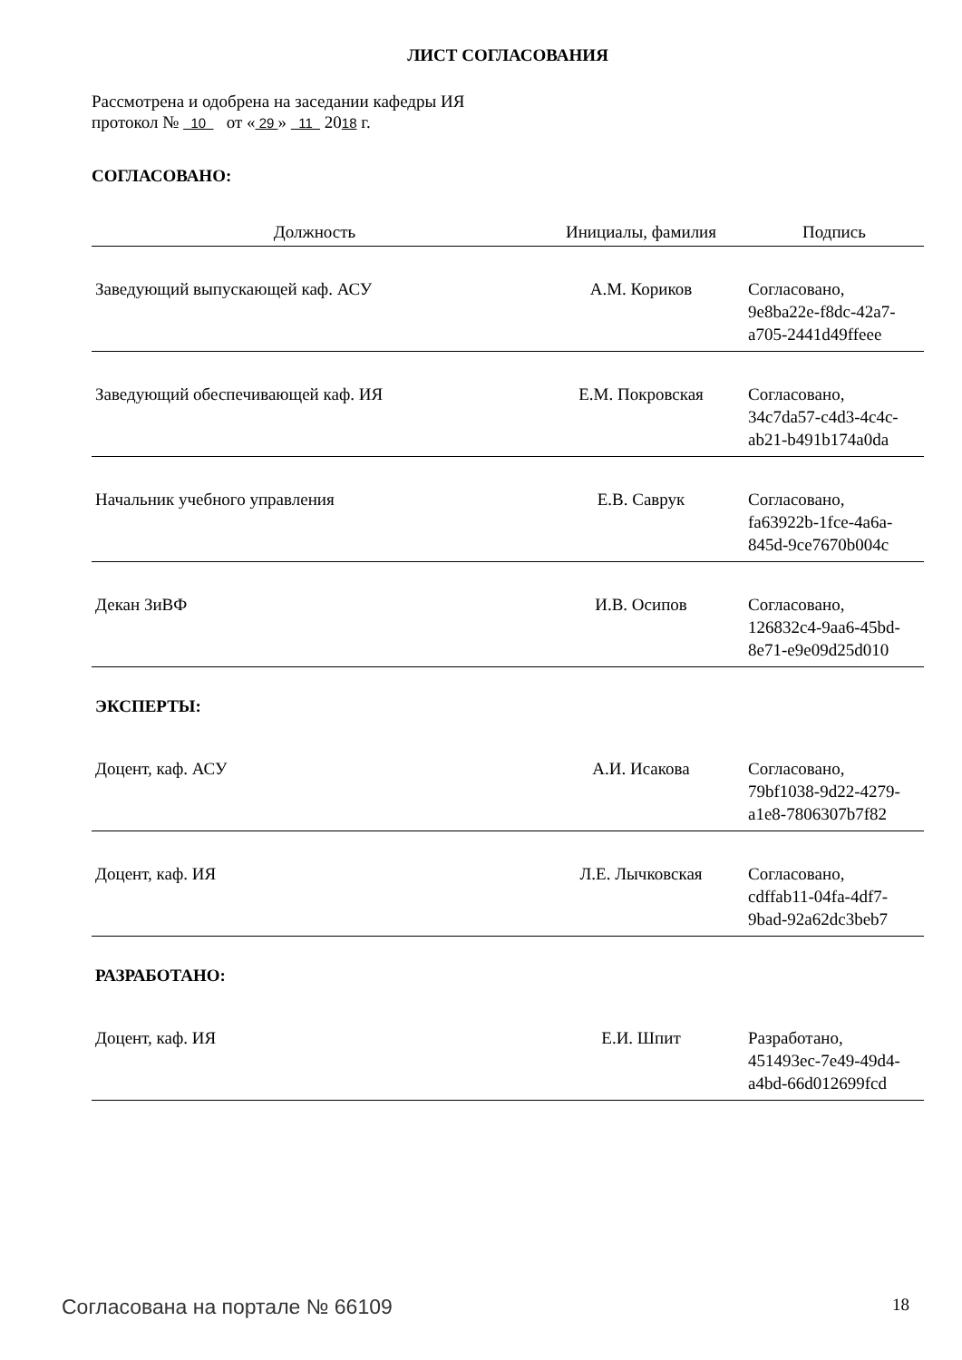ЛИСТ СОГЛАСОВАНИЯ
Рассмотрена и одобрена на заседании кафедры ИЯ
протокол № 10 от « 29 » 11 2018 г.
СОГЛАСОВАНО:
| Должность | Инициалы, фамилия | Подпись |
| --- | --- | --- |
| Заведующий выпускающей каф. АСУ | А.М. Кориков | Согласовано, 9e8ba22e-f8dc-42a7- a705-2441d49ffeee |
| Заведующий обеспечивающей каф. ИЯ | Е.М. Покровская | Согласовано, 34c7da57-c4d3-4c4c- ab21-b491b174a0da |
| Начальник учебного управления | Е.В. Саврук | Согласовано, fa63922b-1fce-4a6a- 845d-9ce7670b004c |
| Декан ЗиВФ | И.В. Осипов | Согласовано, 126832c4-9aa6-45bd- 8e71-e9e09d25d010 |
| ЭКСПЕРТЫ: | | |
| Доцент, каф. АСУ | А.И. Исакова | Согласовано, 79bf1038-9d22-4279- a1e8-7806307b7f82 |
| Доцент, каф. ИЯ | Л.Е. Лычковская | Согласовано, cdffab11-04fa-4df7- 9bad-92a62dc3beb7 |
| РАЗРАБОТАНО: | | |
| Доцент, каф. ИЯ | Е.И. Шпит | Разработано, 451493ec-7e49-49d4- a4bd-66d012699fcd |
Согласована на портале № 66109 18